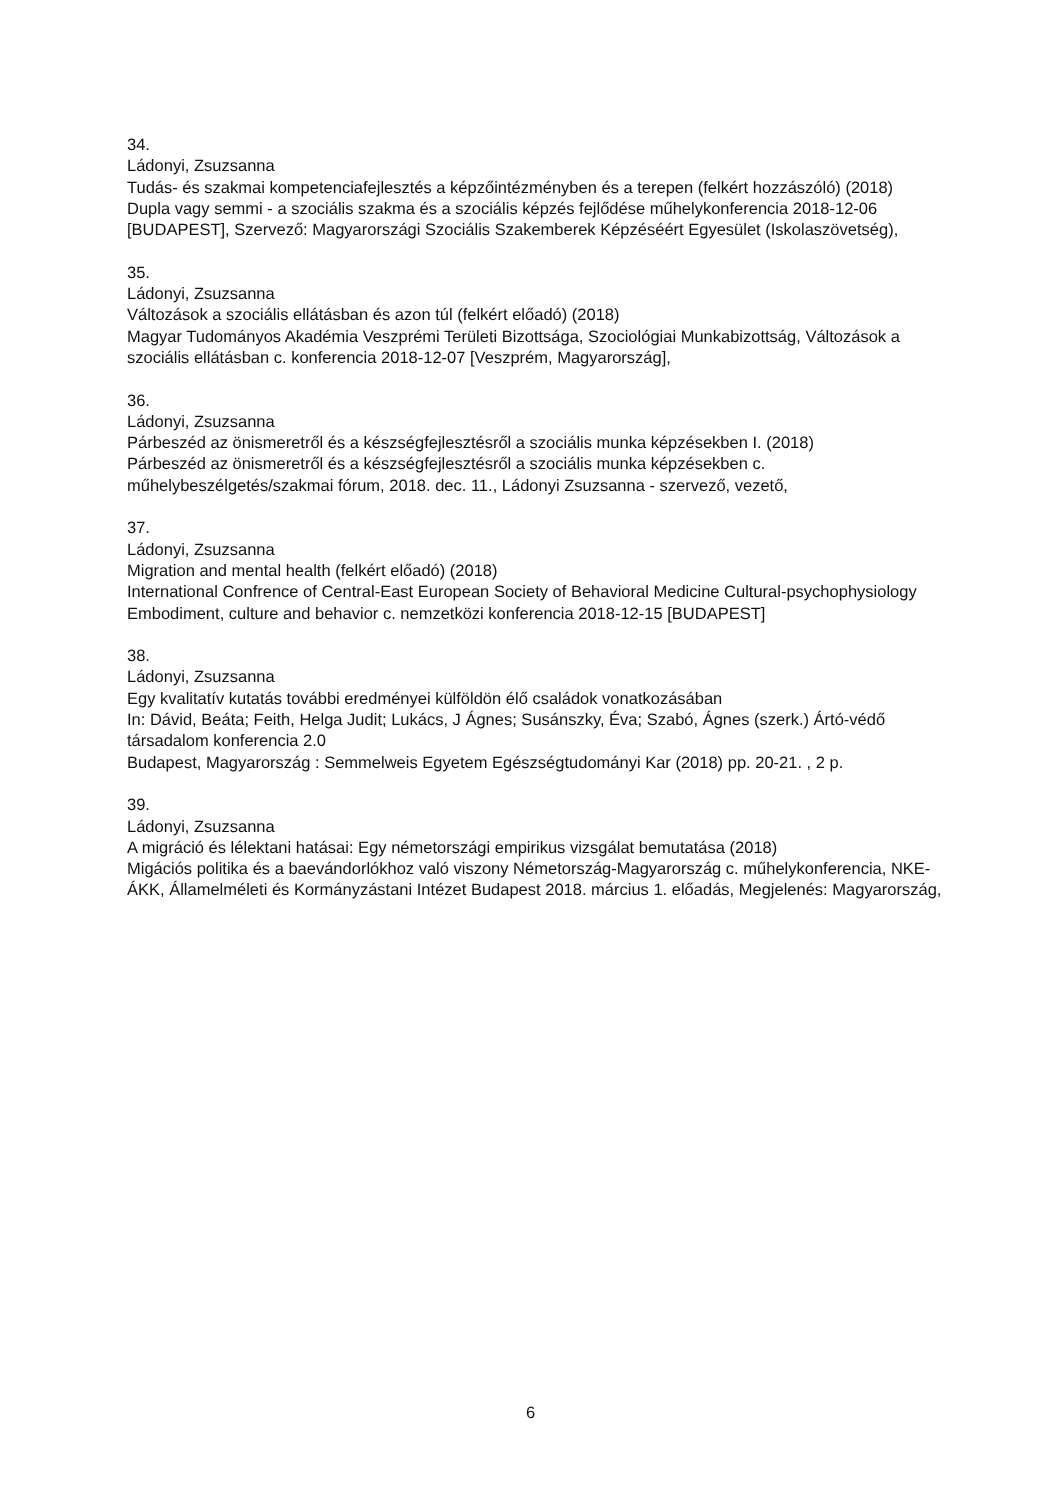34.
Ládonyi, Zsuzsanna
Tudás- és szakmai kompetenciafejlesztés a képzőintézményben és a terepen (felkért hozzászóló) (2018)
Dupla vagy semmi - a szociális szakma és a szociális képzés fejlődése műhelykonferencia 2018-12-06 [BUDAPEST], Szervező: Magyarországi Szociális Szakemberek Képzéséért Egyesület (Iskolaszövetség),
35.
Ládonyi, Zsuzsanna
Változások a szociális ellátásban és azon túl (felkért előadó) (2018)
Magyar Tudományos Akadémia Veszprémi Területi Bizottsága, Szociológiai Munkabizottság, Változások a szociális ellátásban c. konferencia 2018-12-07 [Veszprém, Magyarország],
36.
Ládonyi, Zsuzsanna
Párbeszéd az önismeretről és a készségfejlesztésről a szociális munka képzésekben I. (2018)
Párbeszéd az önismeretről és a készségfejlesztésről a szociális munka képzésekben c. műhelybeszélgetés/szakmai fórum, 2018. dec. 11., Ládonyi Zsuzsanna - szervező, vezető,
37.
Ládonyi, Zsuzsanna
Migration and mental health (felkért előadó) (2018)
International Confrence of Central-East European Society of Behavioral Medicine Cultural-psychophysiology Embodiment, culture and behavior c. nemzetközi konferencia 2018-12-15 [BUDAPEST]
38.
Ládonyi, Zsuzsanna
Egy kvalitatív kutatás további eredményei külföldön élő családok vonatkozásában
In: Dávid, Beáta; Feith, Helga Judit; Lukács, J Ágnes; Susánszky, Éva; Szabó, Ágnes (szerk.) Ártó-védő társadalom konferencia 2.0
Budapest, Magyarország : Semmelweis Egyetem Egészségtudományi Kar (2018) pp. 20-21. , 2 p.
39.
Ládonyi, Zsuzsanna
A migráció és lélektani hatásai: Egy németországi empirikus vizsgálat bemutatása (2018)
Migációs politika és a baevándorlókhoz való viszony Németország-Magyarország c. műhelykonferencia, NKE-ÁKK, Államelméleti és Kormányzástani Intézet Budapest 2018. március 1. előadás, Megjelenés: Magyarország,
6